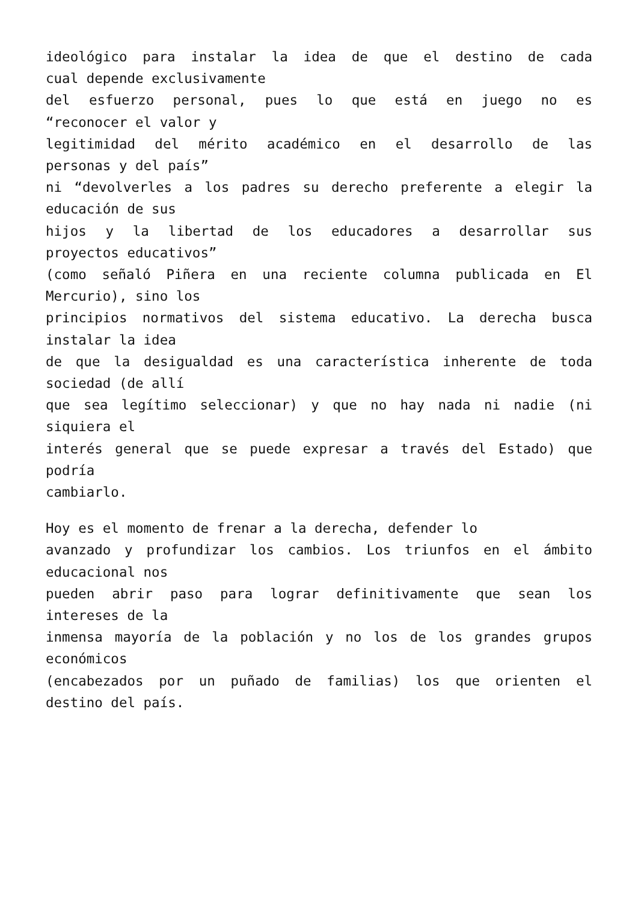ideológico para instalar la idea de que el destino de cada
cual depende exclusivamente
del esfuerzo personal, pues lo que está en juego no es
“reconocer el valor y
legitimidad del mérito académico en el desarrollo de las
personas y del país”
ni “devolverles a los padres su derecho preferente a elegir la
educación de sus
hijos y la libertad de los educadores a desarrollar sus
proyectos educativos”
(como señaló Piñera en una reciente columna publicada en El
Mercurio), sino los
principios normativos del sistema educativo. La derecha busca
instalar la idea
de que la desigualdad es una característica inherente de toda
sociedad (de allí
que sea legítimo seleccionar) y que no hay nada ni nadie (ni
siquiera el
interés general que se puede expresar a través del Estado) que
podría
cambiarlo.
Hoy es el momento de frenar a la derecha, defender lo
avanzado y profundizar los cambios. Los triunfos en el ámbito
educacional nos
pueden abrir paso para lograr definitivamente que sean los
intereses de la
inmensa mayoría de la población y no los de los grandes grupos
económicos
(encabezados por un puñado de familias) los que orienten el
destino del país.